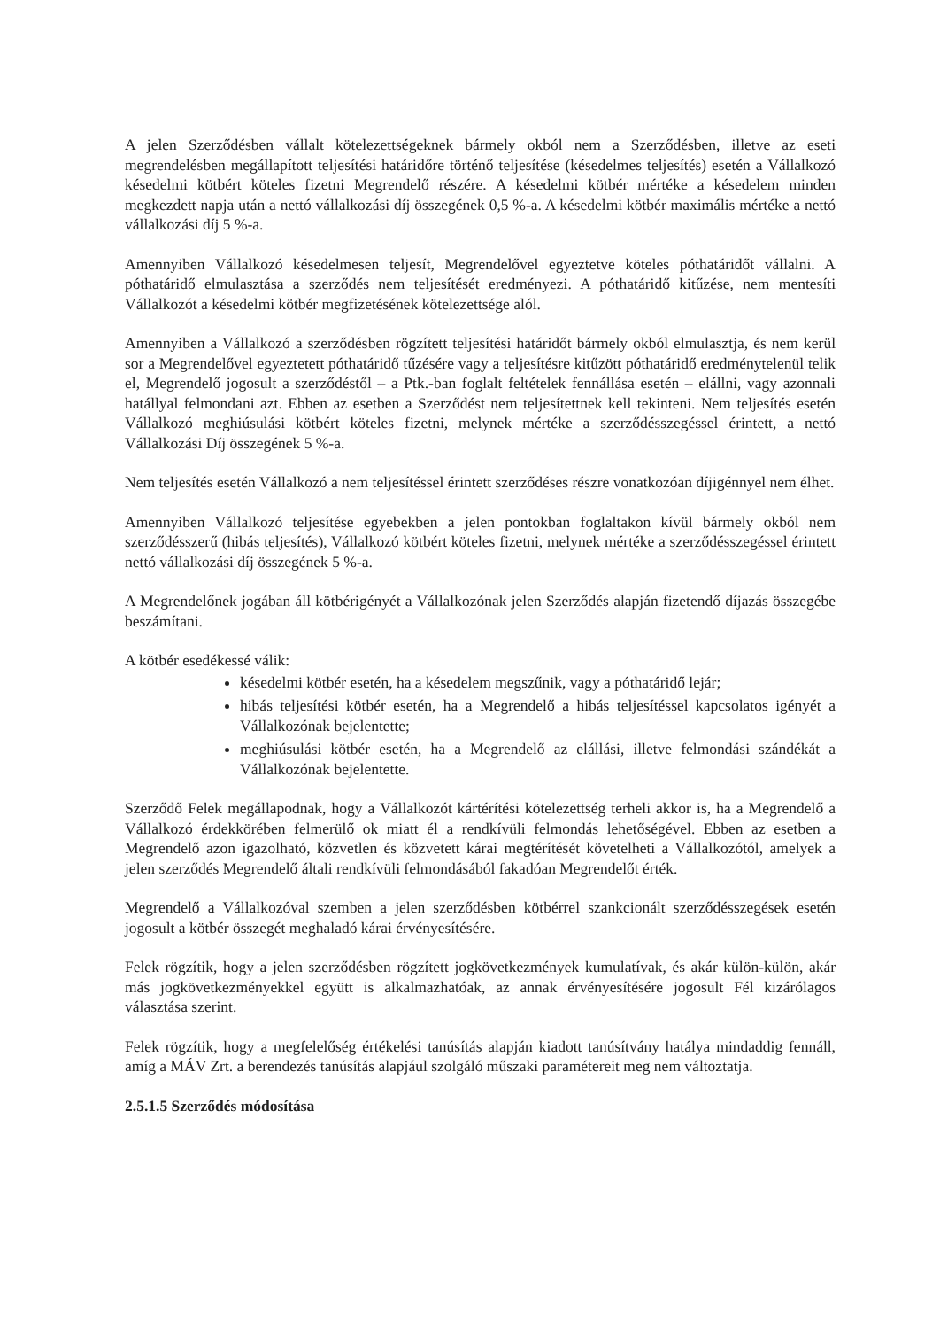A jelen Szerződésben vállalt kötelezettségeknek bármely okból nem a Szerződésben, illetve az eseti megrendelésben megállapított teljesítési határidőre történő teljesítése (késedelmes teljesítés) esetén a Vállalkozó késedelmi kötbért köteles fizetni Megrendelő részére. A késedelmi kötbér mértéke a késedelem minden megkezdett napja után a nettó vállalkozási díj összegének 0,5 %-a. A késedelmi kötbér maximális mértéke a nettó vállalkozási díj 5 %-a.
Amennyiben Vállalkozó késedelmesen teljesít, Megrendelővel egyeztetve köteles póthatáridőt vállalni. A póthatáridő elmulasztása a szerződés nem teljesítését eredményezi. A póthatáridő kitűzése, nem mentesíti Vállalkozót a késedelmi kötbér megfizetésének kötelezettsége alól.
Amennyiben a Vállalkozó a szerződésben rögzített teljesítési határidőt bármely okból elmulasztja, és nem kerül sor a Megrendelővel egyeztetett póthatáridő tűzésére vagy a teljesítésre kitűzött póthatáridő eredménytelenül telik el, Megrendelő jogosult a szerződéstől – a Ptk.-ban foglalt feltételek fennállása esetén – elállni, vagy azonnali hatállyal felmondani azt. Ebben az esetben a Szerződést nem teljesítettnek kell tekinteni. Nem teljesítés esetén Vállalkozó meghiúsulási kötbért köteles fizetni, melynek mértéke a szerződésszegéssel érintett, a nettó Vállalkozási Díj összegének 5 %-a.
Nem teljesítés esetén Vállalkozó a nem teljesítéssel érintett szerződéses részre vonatkozóan díjigénnyel nem élhet.
Amennyiben Vállalkozó teljesítése egyebekben a jelen pontokban foglaltakon kívül bármely okból nem szerződésszerű (hibás teljesítés), Vállalkozó kötbért köteles fizetni, melynek mértéke a szerződésszegéssel érintett nettó vállalkozási díj összegének 5 %-a.
A Megrendelőnek jogában áll kötbérigényét a Vállalkozónak jelen Szerződés alapján fizetendő díjazás összegébe beszámítani.
A kötbér esedékessé válik:
késedelmi kötbér esetén, ha a késedelem megszűnik, vagy a póthatáridő lejár;
hibás teljesítési kötbér esetén, ha a Megrendelő a hibás teljesítéssel kapcsolatos igényét a Vállalkozónak bejelentette;
meghiúsulási kötbér esetén, ha a Megrendelő az elállási, illetve felmondási szándékát a Vállalkozónak bejelentette.
Szerződő Felek megállapodnak, hogy a Vállalkozót kártérítési kötelezettség terheli akkor is, ha a Megrendelő a Vállalkozó érdekkörében felmerülő ok miatt él a rendkívüli felmondás lehetőségével. Ebben az esetben a Megrendelő azon igazolható, közvetlen és közvetett kárai megtérítését követelheti a Vállalkozótól, amelyek a jelen szerződés Megrendelő általi rendkívüli felmondásából fakadóan Megrendelőt érték.
Megrendelő a Vállalkozóval szemben a jelen szerződésben kötbérrel szankcionált szerződésszegések esetén jogosult a kötbér összegét meghaladó kárai érvényesítésére.
Felek rögzítik, hogy a jelen szerződésben rögzített jogkövetkezmények kumulatívak, és akár külön-külön, akár más jogkövetkezményekkel együtt is alkalmazhatóak, az annak érvényesítésére jogosult Fél kizárólagos választása szerint.
Felek rögzítik, hogy a megfelelőség értékelési tanúsítás alapján kiadott tanúsítvány hatálya mindaddig fennáll, amíg a MÁV Zrt. a berendezés tanúsítás alapjául szolgáló műszaki paramétereit meg nem változtatja.
2.5.1.5 Szerződés módosítása